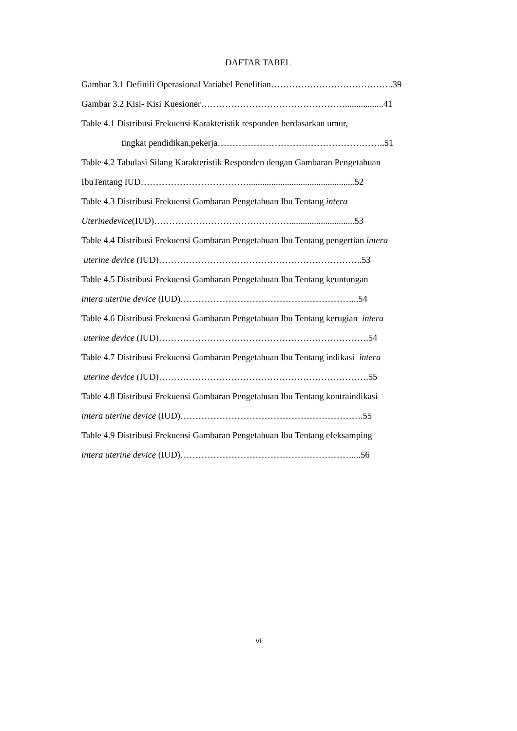DAFTAR TABEL
Gambar 3.1 Definifi Operasional Variabel Penelitian…………………………………..39
Gambar 3.2 Kisi- Kisi Kuesioner………………………………………….................41
Table 4.1 Distribusi Frekuensi Karakteristik responden berdasarkan umur,
tingkat pendidikan,pekerja………………………………………………..51
Table 4.2 Tabulasi Silang Karakteristik Responden dengan Gambaran Pengetahuan
IbuTentang IUD………………………………...............................................52
Table 4.3 Distribusi Frekuensi Gambaran Pengetahuan Ibu Tentang intera
Uterinedevice(IUD)……………………………………….............................53
Table 4.4 Distribusi Frekuensi Gambaran Pengetahuan Ibu Tentang pengertian intera
uterine device (IUD)…………………………………………………………..53
Table 4.5 Distribusi Frekuensi Gambaran Pengetahuan Ibu Tentang keuntungan
intera uterine device (IUD)…………………………………………………...54
Table 4.6 Distribusi Frekuensi Gambaran Pengetahuan Ibu Tentang kerugian intera
uterine device (IUD)…………………………………………………………….54
Table 4.7 Distribusi Frekuensi Gambaran Pengetahuan Ibu Tentang indikasi intera
uterine device (IUD)…………………………………………………………….55
Table 4.8 Distribusi Frekuensi Gambaran Pengetahuan Ibu Tentang kontraindikasi
intera uterine device (IUD)…………………………………………………….55
Table 4.9 Distribusi Frekuensi Gambaran Pengetahuan Ibu Tentang efeksamping
intera uterine device (IUD)…………………………………………………....56
vi